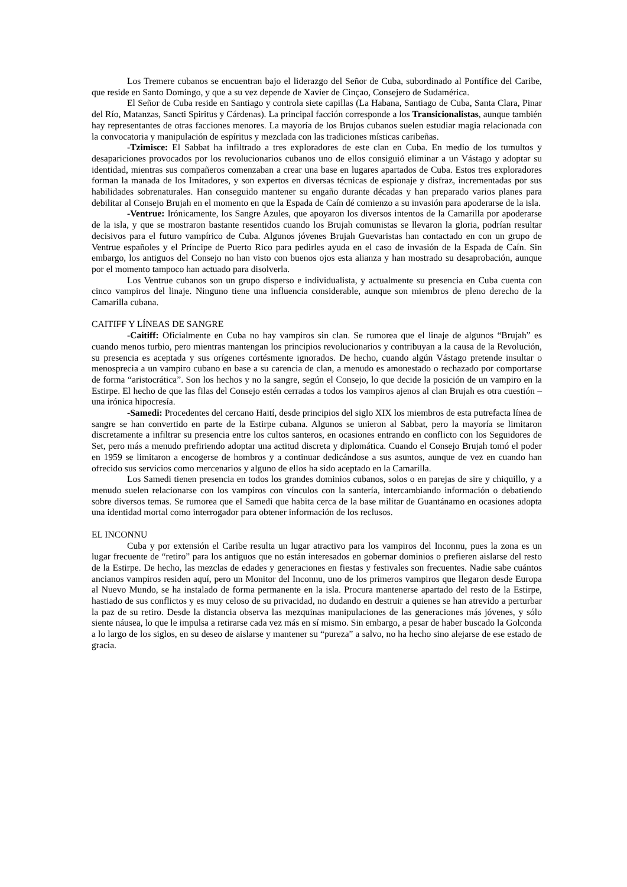Los Tremere cubanos se encuentran bajo el liderazgo del Señor de Cuba, subordinado al Pontífice del Caribe, que reside en Santo Domingo, y que a su vez depende de Xavier de Cinçao, Consejero de Sudamérica.
El Señor de Cuba reside en Santiago y controla siete capillas (La Habana, Santiago de Cuba, Santa Clara, Pinar del Río, Matanzas, Sancti Spiritus y Cárdenas). La principal facción corresponde a los Transicionalistas, aunque también hay representantes de otras facciones menores. La mayoría de los Brujos cubanos suelen estudiar magia relacionada con la convocatoria y manipulación de espíritus y mezclada con las tradiciones místicas caribeñas.
-Tzimisce: El Sabbat ha infiltrado a tres exploradores de este clan en Cuba. En medio de los tumultos y desapariciones provocados por los revolucionarios cubanos uno de ellos consiguió eliminar a un Vástago y adoptar su identidad, mientras sus compañeros comenzaban a crear una base en lugares apartados de Cuba. Estos tres exploradores forman la manada de los Imitadores, y son expertos en diversas técnicas de espionaje y disfraz, incrementadas por sus habilidades sobrenaturales. Han conseguido mantener su engaño durante décadas y han preparado varios planes para debilitar al Consejo Brujah en el momento en que la Espada de Caín dé comienzo a su invasión para apoderarse de la isla.
-Ventrue: Irónicamente, los Sangre Azules, que apoyaron los diversos intentos de la Camarilla por apoderarse de la isla, y que se mostraron bastante resentidos cuando los Brujah comunistas se llevaron la gloria, podrían resultar decisivos para el futuro vampírico de Cuba. Algunos jóvenes Brujah Guevaristas han contactado en con un grupo de Ventrue españoles y el Príncipe de Puerto Rico para pedirles ayuda en el caso de invasión de la Espada de Caín. Sin embargo, los antiguos del Consejo no han visto con buenos ojos esta alianza y han mostrado su desaprobación, aunque por el momento tampoco han actuado para disolverla.
Los Ventrue cubanos son un grupo disperso e individualista, y actualmente su presencia en Cuba cuenta con cinco vampiros del linaje. Ninguno tiene una influencia considerable, aunque son miembros de pleno derecho de la Camarilla cubana.
CAITIFF Y LÍNEAS DE SANGRE
-Caitiff: Oficialmente en Cuba no hay vampiros sin clan. Se rumorea que el linaje de algunos “Brujah” es cuando menos turbio, pero mientras mantengan los principios revolucionarios y contribuyan a la causa de la Revolución, su presencia es aceptada y sus orígenes cortésmente ignorados. De hecho, cuando algún Vástago pretende insultar o menosprecia a un vampiro cubano en base a su carencia de clan, a menudo es amonestado o rechazado por comportarse de forma “aristocrática”. Son los hechos y no la sangre, según el Consejo, lo que decide la posición de un vampiro en la Estirpe. El hecho de que las filas del Consejo estén cerradas a todos los vampiros ajenos al clan Brujah es otra cuestión –una irónica hipocresía.
-Samedi: Procedentes del cercano Haití, desde principios del siglo XIX los miembros de esta putrefacta línea de sangre se han convertido en parte de la Estirpe cubana. Algunos se unieron al Sabbat, pero la mayoría se limitaron discretamente a infiltrar su presencia entre los cultos santeros, en ocasiones entrando en conflicto con los Seguidores de Set, pero más a menudo prefiriendo adoptar una actitud discreta y diplomática. Cuando el Consejo Brujah tomó el poder en 1959 se limitaron a encogerse de hombros y a continuar dedicándose a sus asuntos, aunque de vez en cuando han ofrecido sus servicios como mercenarios y alguno de ellos ha sido aceptado en la Camarilla.
Los Samedi tienen presencia en todos los grandes dominios cubanos, solos o en parejas de sire y chiquillo, y a menudo suelen relacionarse con los vampiros con vínculos con la santería, intercambiando información o debatiendo sobre diversos temas. Se rumorea que el Samedi que habita cerca de la base militar de Guantánamo en ocasiones adopta una identidad mortal como interrogador para obtener información de los reclusos.
EL INCONNU
Cuba y por extensión el Caribe resulta un lugar atractivo para los vampiros del Inconnu, pues la zona es un lugar frecuente de “retiro” para los antiguos que no están interesados en gobernar dominios o prefieren aislarse del resto de la Estirpe. De hecho, las mezclas de edades y generaciones en fiestas y festivales son frecuentes. Nadie sabe cuántos ancianos vampiros residen aquí, pero un Monitor del Inconnu, uno de los primeros vampiros que llegaron desde Europa al Nuevo Mundo, se ha instalado de forma permanente en la isla. Procura mantenerse apartado del resto de la Estirpe, hastiado de sus conflictos y es muy celoso de su privacidad, no dudando en destruir a quienes se han atrevido a perturbar la paz de su retiro. Desde la distancia observa las mezquinas manipulaciones de las generaciones más jóvenes, y sólo siente náusea, lo que le impulsa a retirarse cada vez más en sí mismo. Sin embargo, a pesar de haber buscado la Golconda a lo largo de los siglos, en su deseo de aislarse y mantener su “pureza” a salvo, no ha hecho sino alejarse de ese estado de gracia.